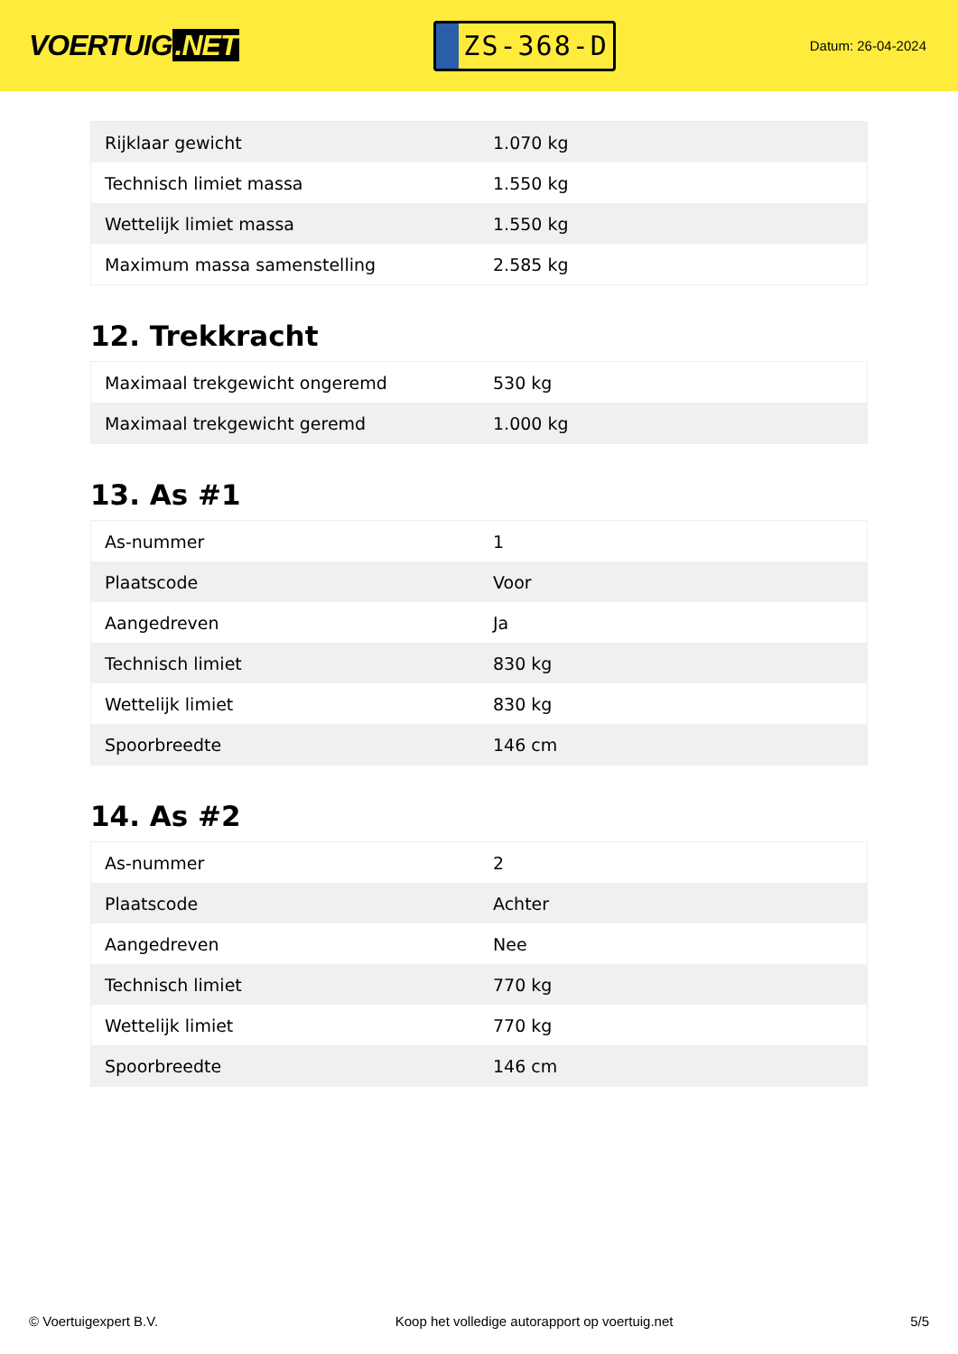VOERTUIG.NET
ZS-368-D
Datum: 26-04-2024
| Rijklaar gewicht | 1.070 kg |
| Technisch limiet massa | 1.550 kg |
| Wettelijk limiet massa | 1.550 kg |
| Maximum massa samenstelling | 2.585 kg |
12. Trekkracht
| Maximaal trekgewicht ongeremd | 530 kg |
| Maximaal trekgewicht geremd | 1.000 kg |
13. As #1
| As-nummer | 1 |
| Plaatscode | Voor |
| Aangedreven | Ja |
| Technisch limiet | 830 kg |
| Wettelijk limiet | 830 kg |
| Spoorbreedte | 146 cm |
14. As #2
| As-nummer | 2 |
| Plaatscode | Achter |
| Aangedreven | Nee |
| Technisch limiet | 770 kg |
| Wettelijk limiet | 770 kg |
| Spoorbreedte | 146 cm |
© Voertuigexpert B.V. Koop het volledige autorapport op voertuig.net 5/5